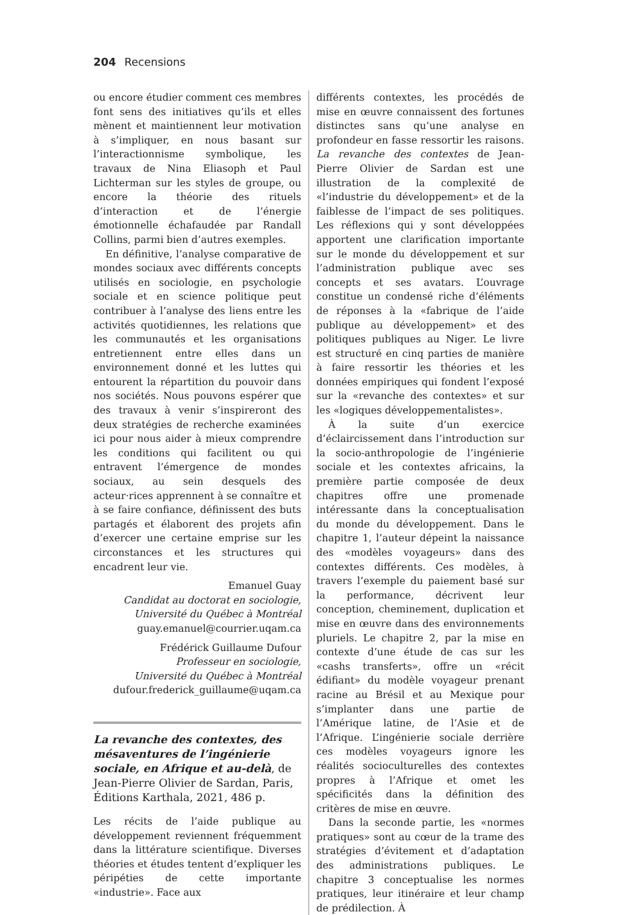204 Recensions
ou encore étudier comment ces membres font sens des initiatives qu’ils et elles mènent et maintiennent leur motivation à s’impliquer, en nous basant sur l’interactionnisme symbolique, les travaux de Nina Eliasoph et Paul Lichterman sur les styles de groupe, ou encore la théorie des rituels d’interaction et de l’énergie émotionnelle échafaudée par Randall Collins, parmi bien d’autres exemples.
En définitive, l’analyse comparative de mondes sociaux avec différents concepts utilisés en sociologie, en psychologie sociale et en science politique peut contribuer à l’analyse des liens entre les activités quotidiennes, les relations que les communautés et les organisations entretiennent entre elles dans un environnement donné et les luttes qui entourent la répartition du pouvoir dans nos sociétés. Nous pouvons espérer que des travaux à venir s’inspireront des deux stratégies de recherche examinées ici pour nous aider à mieux comprendre les conditions qui facilitent ou qui entravent l’émergence de mondes sociaux, au sein desquels des acteur·rices apprennent à se connaître et à se faire confiance, définissent des buts partagés et élaborent des projets afin d’exercer une certaine emprise sur les circonstances et les structures qui encadrent leur vie.
Emanuel Guay
Candidat au doctorat en sociologie,
Université du Québec à Montréal
guay.emanuel@courrier.uqam.ca
Frédérick Guillaume Dufour
Professeur en sociologie,
Université du Québec à Montréal
dufour.frederick_guillaume@uqam.ca
La revanche des contextes, des mésaventures de l’ingénierie sociale, en Afrique et au-delà, de Jean-Pierre Olivier de Sardan, Paris, Éditions Karthala, 2021, 486 p.
Les récits de l’aide publique au développement reviennent fréquemment dans la littérature scientifique. Diverses théories et études tentent d’expliquer les péripéties de cette importante «industrie». Face aux
différents contextes, les procédés de mise en œuvre connaissent des fortunes distinctes sans qu’une analyse en profondeur en fasse ressortir les raisons. La revanche des contextes de Jean-Pierre Olivier de Sardan est une illustration de la complexité de «l’industrie du développement» et de la faiblesse de l’impact de ses politiques. Les réflexions qui y sont développées apportent une clarification importante sur le monde du développement et sur l’administration publique avec ses concepts et ses avatars. L’ouvrage constitue un condensé riche d’éléments de réponses à la «fabrique de l’aide publique au développement» et des politiques publiques au Niger. Le livre est structuré en cinq parties de manière à faire ressortir les théories et les données empiriques qui fondent l’exposé sur la «revanche des contextes» et sur les «logiques développementalistes».
À la suite d’un exercice d’éclaircissement dans l’introduction sur la socio-anthropologie de l’ingénierie sociale et les contextes africains, la première partie composée de deux chapitres offre une promenade intéressante dans la conceptualisation du monde du développement. Dans le chapitre 1, l’auteur dépeint la naissance des «modèles voyageurs» dans des contextes différents. Ces modèles, à travers l’exemple du paiement basé sur la performance, décrivent leur conception, cheminement, duplication et mise en œuvre dans des environnements pluriels. Le chapitre 2, par la mise en contexte d’une étude de cas sur les «cashs transferts», offre un «récit édifiant» du modèle voyageur prenant racine au Brésil et au Mexique pour s’implanter dans une partie de l’Amérique latine, de l’Asie et de l’Afrique. L’ingénierie sociale derrière ces modèles voyageurs ignore les réalités socioculturelles des contextes propres à l’Afrique et omet les spécificités dans la définition des critères de mise en œuvre.
Dans la seconde partie, les «normes pratiques» sont au cœur de la trame des stratégies d’évitement et d’adaptation des administrations publiques. Le chapitre 3 conceptualise les normes pratiques, leur itinéraire et leur champ de prédilection. À